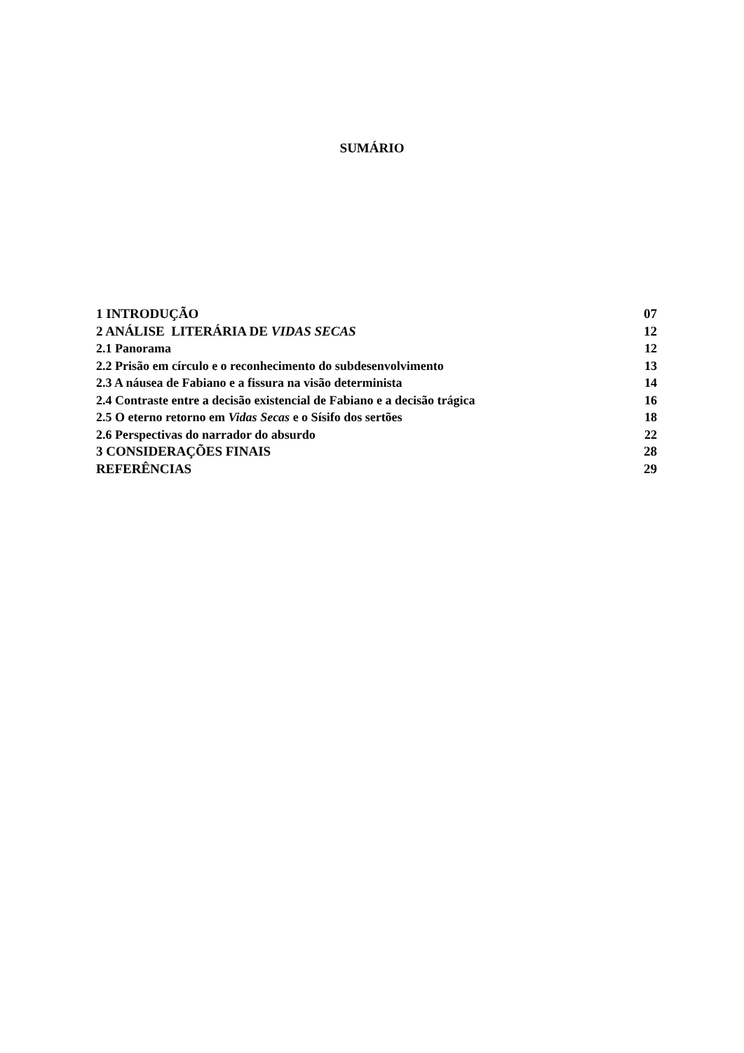SUMÁRIO
| 1 INTRODUÇÃO | 07 |
| 2 ANÁLISE LITERÁRIA DE VIDAS SECAS | 12 |
| 2.1 Panorama | 12 |
| 2.2 Prisão em círculo e o reconhecimento do subdesenvolvimento | 13 |
| 2.3 A náusea de Fabiano e a fissura na visão determinista | 14 |
| 2.4 Contraste entre a decisão existencial de Fabiano e a decisão trágica | 16 |
| 2.5 O eterno retorno em Vidas Secas e o Sísifo dos sertões | 18 |
| 2.6 Perspectivas do narrador do absurdo | 22 |
| 3 CONSIDERAÇÕES FINAIS | 28 |
| REFERÊNCIAS | 29 |